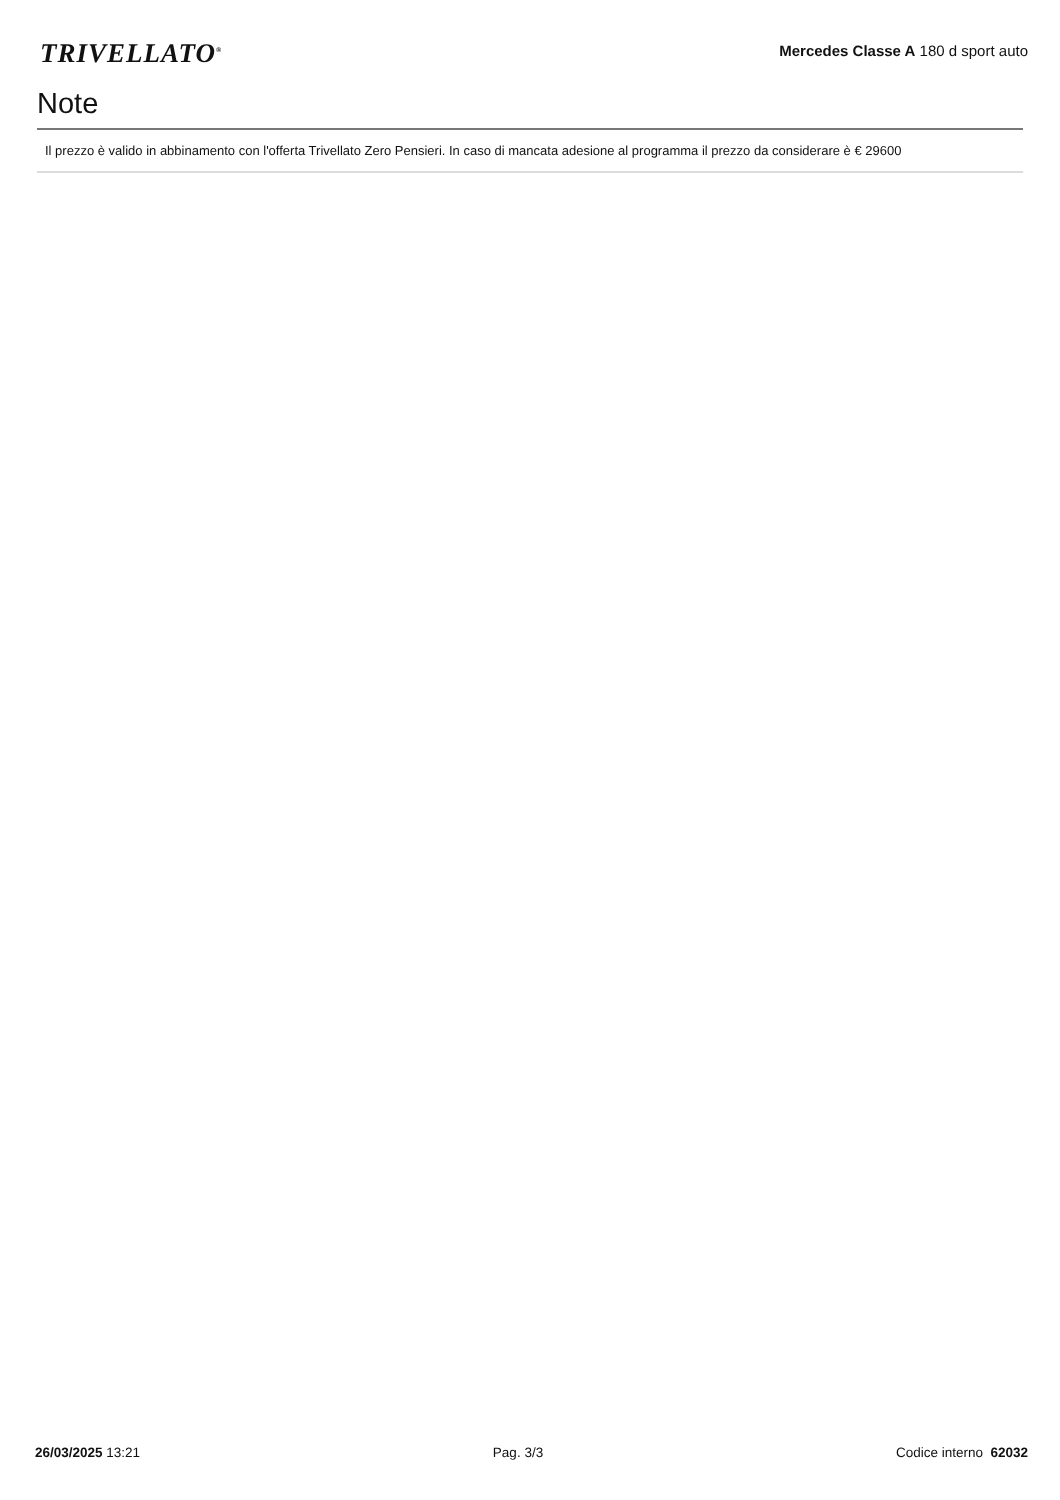TRIVELLATO<sup>®</sup>
Mercedes Classe A 180 d sport auto
Note
Il prezzo è valido in abbinamento con l'offerta Trivellato Zero Pensieri. In caso di mancata adesione al programma il prezzo da considerare è € 29600
26/03/2025 13:21 Pag. 3/3 Codice interno 62032